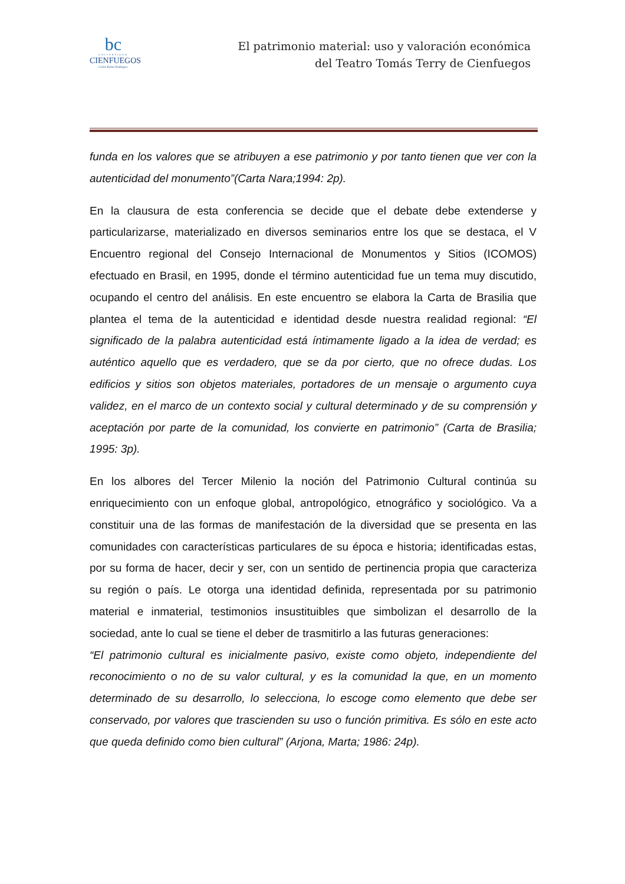bc
UNIVERSIDAD
CIENFUEGOS
Carlos Rafael Rodríguez
El patrimonio material: uso y valoración económica
del Teatro Tomás Terry de Cienfuegos
funda en los valores que se atribuyen a ese patrimonio y por tanto tienen que ver con la autenticidad del monumento”(Carta Nara;1994: 2p).
En la clausura de esta conferencia se decide que el debate debe extenderse y particularizarse, materializado en diversos seminarios entre los que se destaca, el V Encuentro regional del Consejo Internacional de Monumentos y Sitios (ICOMOS) efectuado en Brasil, en 1995, donde el término autenticidad fue un tema muy discutido, ocupando el centro del análisis. En este encuentro se elabora la Carta de Brasilia que plantea el tema de la autenticidad e identidad desde nuestra realidad regional: “El significado de la palabra autenticidad está íntimamente ligado a la idea de verdad; es auténtico aquello que es verdadero, que se da por cierto, que no ofrece dudas. Los edificios y sitios son objetos materiales, portadores de un mensaje o argumento cuya validez, en el marco de un contexto social y cultural determinado y de su comprensión y aceptación por parte de la comunidad, los convierte en patrimonio” (Carta de Brasilia; 1995: 3p).
En los albores del Tercer Milenio la noción del Patrimonio Cultural continúa su enriquecimiento con un enfoque global, antropológico, etnográfico y sociológico. Va a constituir una de las formas de manifestación de la diversidad que se presenta en las comunidades con características particulares de su época e historia; identificadas estas, por su forma de hacer, decir y ser, con un sentido de pertinencia propia que caracteriza su región o país. Le otorga una identidad definida, representada por su patrimonio material e inmaterial, testimonios insustituibles que simbolizan el desarrollo de la sociedad, ante lo cual se tiene el deber de trasmitirlo a las futuras generaciones:
“El patrimonio cultural es inicialmente pasivo, existe como objeto, independiente del reconocimiento o no de su valor cultural, y es la comunidad la que, en un momento determinado de su desarrollo, lo selecciona, lo escoge como elemento que debe ser conservado, por valores que trascienden su uso o función primitiva. Es sólo en este acto que queda definido como bien cultural” (Arjona, Marta; 1986: 24p).